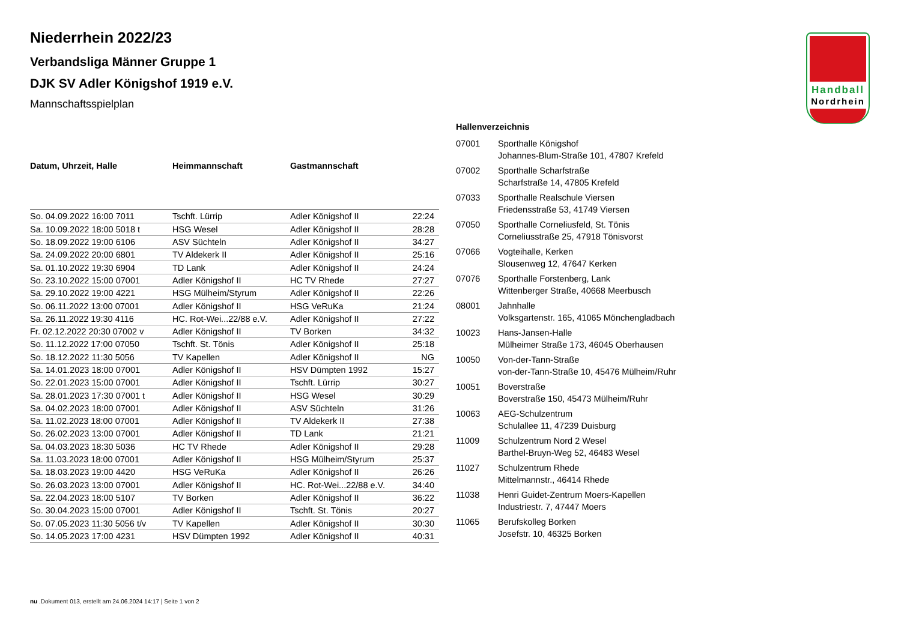Handball
Nordrhein
Niederrhein 2022/23
Verbandsliga Männer Gruppe 1
DJK SV Adler Königshof 1919 e.V.
Mannschaftsspielplan
| Datum, Uhrzeit, Halle | Heimmannschaft | Gastmannschaft | |
| --- | --- | --- | --- |
| So. 04.09.2022 16:00 7011 | Tschft. Lürrip | Adler Königshof II | 22:24 |
| Sa. 10.09.2022 18:00 5018 t | HSG Wesel | Adler Königshof II | 28:28 |
| So. 18.09.2022 19:00 6106 | ASV Süchteln | Adler Königshof II | 34:27 |
| Sa. 24.09.2022 20:00 6801 | TV Aldekerk II | Adler Königshof II | 25:16 |
| Sa. 01.10.2022 19:30 6904 | TD Lank | Adler Königshof II | 24:24 |
| So. 23.10.2022 15:00 07001 | Adler Königshof II | HC TV Rhede | 27:27 |
| Sa. 29.10.2022 19:00 4221 | HSG Mülheim/Styrum | Adler Königshof II | 22:26 |
| So. 06.11.2022 13:00 07001 | Adler Königshof II | HSG VeRuKa | 21:24 |
| Sa. 26.11.2022 19:30 4116 | HC. Rot-Wei...22/88 e.V. | Adler Königshof II | 27:22 |
| Fr. 02.12.2022 20:30 07002 v | Adler Königshof II | TV Borken | 34:32 |
| So. 11.12.2022 17:00 07050 | Tschft. St. Tönis | Adler Königshof II | 25:18 |
| So. 18.12.2022 11:30 5056 | TV Kapellen | Adler Königshof II | NG |
| Sa. 14.01.2023 18:00 07001 | Adler Königshof II | HSV Dümpten 1992 | 15:27 |
| So. 22.01.2023 15:00 07001 | Adler Königshof II | Tschft. Lürrip | 30:27 |
| Sa. 28.01.2023 17:30 07001 t | Adler Königshof II | HSG Wesel | 30:29 |
| Sa. 04.02.2023 18:00 07001 | Adler Königshof II | ASV Süchteln | 31:26 |
| Sa. 11.02.2023 18:00 07001 | Adler Königshof II | TV Aldekerk II | 27:38 |
| So. 26.02.2023 13:00 07001 | Adler Königshof II | TD Lank | 21:21 |
| Sa. 04.03.2023 18:30 5036 | HC TV Rhede | Adler Königshof II | 29:28 |
| Sa. 11.03.2023 18:00 07001 | Adler Königshof II | HSG Mülheim/Styrum | 25:37 |
| Sa. 18.03.2023 19:00 4420 | HSG VeRuKa | Adler Königshof II | 26:26 |
| So. 26.03.2023 13:00 07001 | Adler Königshof II | HC. Rot-Wei...22/88 e.V. | 34:40 |
| Sa. 22.04.2023 18:00 5107 | TV Borken | Adler Königshof II | 36:22 |
| So. 30.04.2023 15:00 07001 | Adler Königshof II | Tschft. St. Tönis | 20:27 |
| So. 07.05.2023 11:30 5056 t/v | TV Kapellen | Adler Königshof II | 30:30 |
| So. 14.05.2023 17:00 4231 | HSV Dümpten 1992 | Adler Königshof II | 40:31 |
Hallenverzeichnis
| 07001 | Sporthalle Königshof Johannes-Blum-Straße 101, 47807 Krefeld |
| 07002 | Sporthalle Scharfstraße Scharfstraße 14, 47805 Krefeld |
| 07033 | Sporthalle Realschule Viersen Friedensstraße 53, 41749 Viersen |
| 07050 | Sporthalle Corneliusfeld, St. Tönis Corneliusstraße 25, 47918 Tönisvorst |
| 07066 | Vogteihalle, Kerken Slousenweg 12, 47647 Kerken |
| 07076 | Sporthalle Forstenberg, Lank Wittenberger Straße, 40668 Meerbusch |
| 08001 | Jahnhalle Volksgartenstr. 165, 41065 Mönchengladbach |
| 10023 | Hans-Jansen-Halle Mülheimer Straße 173, 46045 Oberhausen |
| 10050 | Von-der-Tann-Straße von-der-Tann-Straße 10, 45476 Mülheim/Ruhr |
| 10051 | Boverstraße Boverstraße 150, 45473 Mülheim/Ruhr |
| 10063 | AEG-Schulzentrum Schulallee 11, 47239 Duisburg |
| 11009 | Schulzentrum Nord 2 Wesel Barthel-Bruyn-Weg 52, 46483 Wesel |
| 11027 | Schulzentrum Rhede Mittelmannstr., 46414 Rhede |
| 11038 | Henri Guidet-Zentrum Moers-Kapellen Industriestr. 7, 47447 Moers |
| 11065 | Berufskolleg Borken Josefstr. 10, 46325 Borken |
nu .Dokument 013, erstellt am 24.06.2024 14:17 | Seite 1 von 2